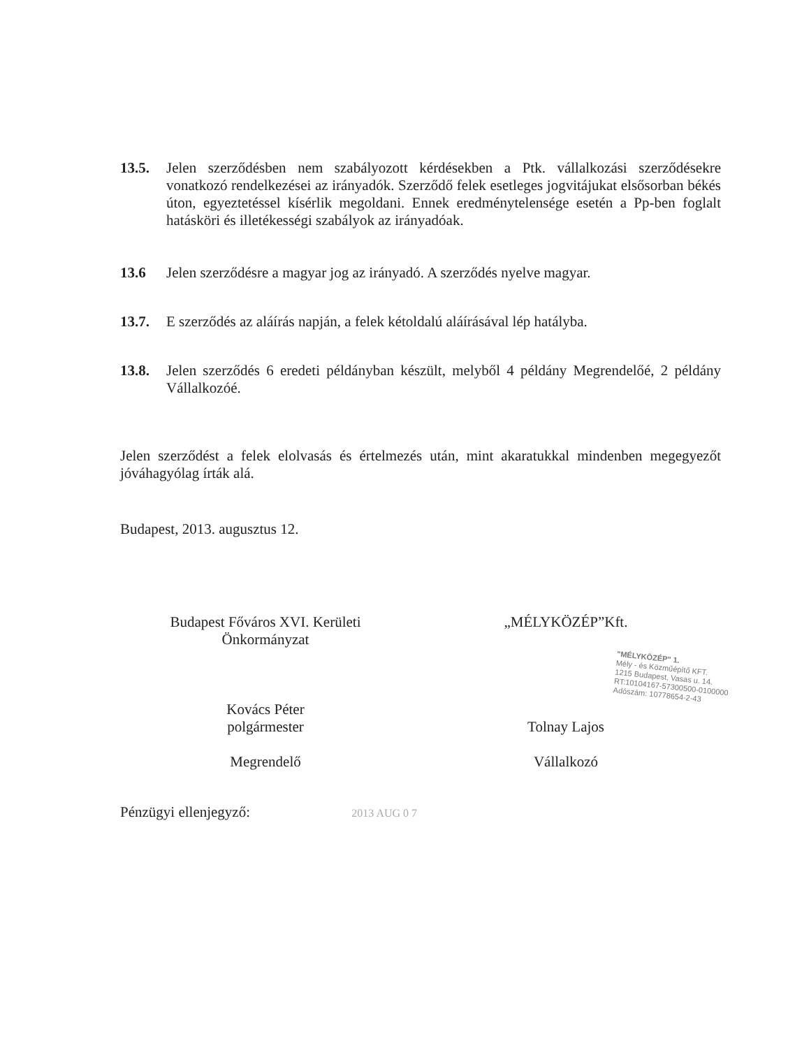13.5. Jelen szerződésben nem szabályozott kérdésekben a Ptk. vállalkozási szerződésekre vonatkozó rendelkezései az irányadók. Szerződő felek esetleges jogvitájukat elsősorban békés úton, egyeztetéssel kísérlik megoldani. Ennek eredménytelensége esetén a Pp-ben foglalt hatásköri és illetékességi szabályok az irányadóak.
13.6 Jelen szerződésre a magyar jog az irányadó. A szerződés nyelve magyar.
13.7. E szerződés az aláírás napján, a felek kétoldalú aláírásával lép hatályba.
13.8. Jelen szerződés 6 eredeti példányban készült, melyből 4 példány Megrendelőé, 2 példány Vállalkozóé.
Jelen szerződést a felek elolvasás és értelmezés után, mint akaratukkal mindenben megegyezőt jóváhagyólag írták alá.
Budapest, 2013. augusztus 12.
Budapest Főváros XVI. Kerületi
Önkormányzat
Kovács Péter
polgármester
Megrendelő
„MÉLYKÖZÉP”Kft.
Tolnay Lajos
Vállalkozó
"MÉLYKÖZÉP" 1.
Mély - és Közműépítő KFT.
1215 Budapest, Vasas u. 14.
RT:10104167-57300500-0100000
Adószám: 10778654-2-43
Pénzügyi ellenjegyző: 2013 AUG 0 7